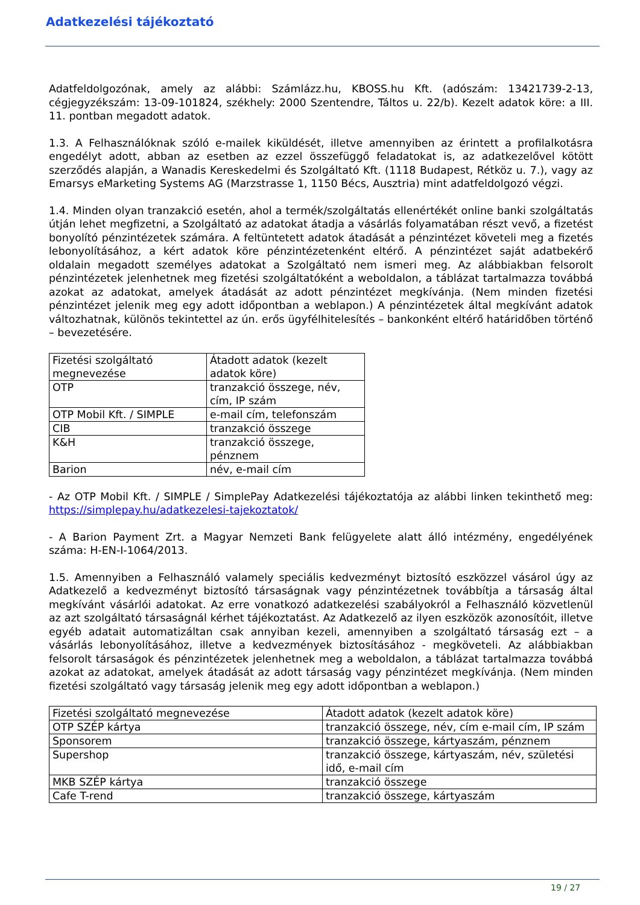Adatkezelési tájékoztató
Adatfeldolgozónak, amely az alábbi: Számlázz.hu, KBOSS.hu Kft. (adószám: 13421739-2-13, cégjegyzékszám: 13-09-101824, székhely: 2000 Szentendre, Táltos u. 22/b). Kezelt adatok köre: a III. 11. pontban megadott adatok.
1.3. A Felhasználóknak szóló e-mailek kiküldését, illetve amennyiben az érintett a profilalkotásra engedélyt adott, abban az esetben az ezzel összefüggő feladatokat is, az adatkezelővel kötött szerződés alapján, a Wanadis Kereskedelmi és Szolgáltató Kft. (1118 Budapest, Rétköz u. 7.), vagy az Emarsys eMarketing Systems AG (Marzstrasse 1, 1150 Bécs, Ausztria) mint adatfeldolgozó végzi.
1.4. Minden olyan tranzakció esetén, ahol a termék/szolgáltatás ellenértékét online banki szolgáltatás útján lehet megfizetni, a Szolgáltató az adatokat átadja a vásárlás folyamatában részt vevő, a fizetést bonyolító pénzintézetek számára. A feltüntetett adatok átadását a pénzintézet követeli meg a fizetés lebonyolításához, a kért adatok köre pénzintézetenként eltérő. A pénzintézet saját adatbekérő oldalain megadott személyes adatokat a Szolgáltató nem ismeri meg. Az alábbiakban felsorolt pénzintézetek jelenhetnek meg fizetési szolgáltatóként a weboldalon, a táblázat tartalmazza továbbá azokat az adatokat, amelyek átadását az adott pénzintézet megkívánja. (Nem minden fizetési pénzintézet jelenik meg egy adott időpontban a weblapon.) A pénzintézetek által megkívánt adatok változhatnak, különös tekintettel az ún. erős ügyfélhitelesítés – bankonként eltérő határidőben történő – bevezetésére.
| Fizetési szolgáltató megnevezése | Átadott adatok (kezelt adatok köre) |
| OTP | tranzakció összege, név, cím, IP szám |
| OTP Mobil Kft. / SIMPLE | e-mail cím, telefonszám |
| CIB | tranzakció összege |
| K&H | tranzakció összege, pénznem |
| Barion | név, e-mail cím |
- Az OTP Mobil Kft. / SIMPLE / SimplePay Adatkezelési tájékoztatója az alábbi linken tekinthető meg: https://simplepay.hu/adatkezelesi-tajekoztatok/
- A Barion Payment Zrt. a Magyar Nemzeti Bank felügyelete alatt álló intézmény, engedélyének száma: H-EN-I-1064/2013.
1.5. Amennyiben a Felhasználó valamely speciális kedvezményt biztosító eszközzel vásárol úgy az Adatkezelő a kedvezményt biztosító társaságnak vagy pénzintézetnek továbbítja a társaság által megkívánt vásárlói adatokat. Az erre vonatkozó adatkezelési szabályokról a Felhasználó közvetlenül az azt szolgáltató társaságnál kérhet tájékoztatást. Az Adatkezelő az ilyen eszközök azonosítóit, illetve egyéb adatait automatizáltan csak annyiban kezeli, amennyiben a szolgáltató társaság ezt – a vásárlás lebonyolításához, illetve a kedvezmények biztosításához - megköveteli. Az alábbiakban felsorolt társaságok és pénzintézetek jelenhetnek meg a weboldalon, a táblázat tartalmazza továbbá azokat az adatokat, amelyek átadását az adott társaság vagy pénzintézet megkívánja. (Nem minden fizetési szolgáltató vagy társaság jelenik meg egy adott időpontban a weblapon.)
| Fizetési szolgáltató megnevezése | Átadott adatok (kezelt adatok köre) |
| OTP SZÉP kártya | tranzakció összege, név, cím e-mail cím, IP szám |
| Sponsorem | tranzakció összege, kártyaszám, pénznem |
| Supershop | tranzakció összege, kártyaszám, név, születési idő, e-mail cím |
| MKB SZÉP kártya | tranzakció összege |
| Cafe T-rend | tranzakció összege, kártyaszám |
19 / 27